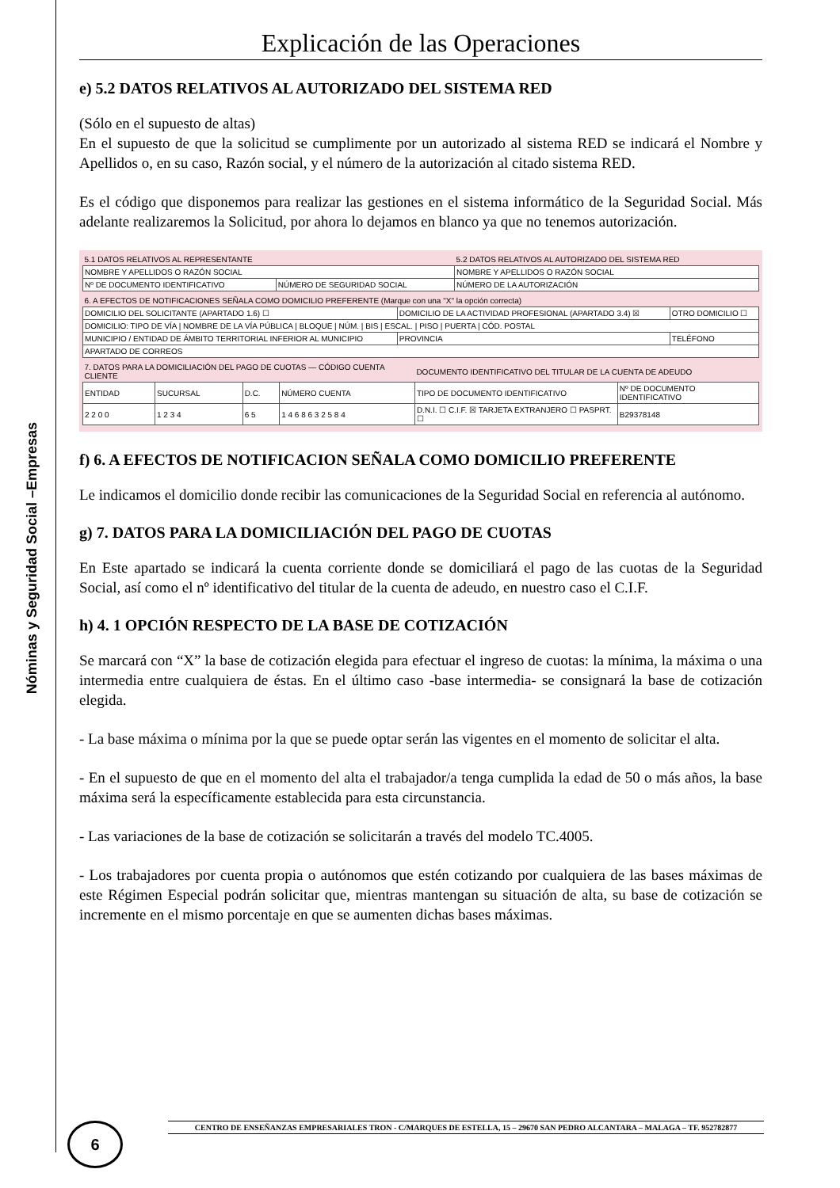Nóminas y Seguridad Social –Empresas
Explicación de las Operaciones
e) 5.2 DATOS RELATIVOS AL AUTORIZADO DEL SISTEMA RED
(Sólo en el supuesto de altas)
En el supuesto de que la solicitud se cumplimente por un autorizado al sistema RED se indicará el Nombre y Apellidos o, en su caso, Razón social, y el número de la autorización al citado sistema RED.
Es el código que disponemos para realizar las gestiones en el sistema informático de la Seguridad Social. Más adelante realizaremos la Solicitud, por ahora lo dejamos en blanco ya que no tenemos autorización.
| 5.1 DATOS RELATIVOS AL REPRESENTANTE | | 5.2 DATOS RELATIVOS AL AUTORIZADO DEL SISTEMA RED |
| --- | --- | --- |
| NOMBRE Y APELLIDOS O RAZÓN SOCIAL | | NOMBRE Y APELLIDOS O RAZÓN SOCIAL |
| Nº DE DOCUMENTO IDENTIFICATIVO | NÚMERO DE SEGURIDAD SOCIAL | NÚMERO DE LA AUTORIZACIÓN |
| 6. A EFECTOS DE NOTIFICACIONES SEÑALA COMO DOMICILIO PREFERENTE (Marque con una "X" la opción correcta) | | |
| --- | --- | --- |
| DOMICILIO DEL SOLICITANTE (APARTADO 1.6) ☐ | DOMICILIO DE LA ACTIVIDAD PROFESIONAL (APARTADO 3.4) ☒ | OTRO DOMICILIO ☐ |
| DOMICILIO: TIPO DE VÍA / NOMBRE DE LA VÍA PÚBLICA / BLOQUE / NÚM. / BIS / ESCAL. / PISO / PUERTA / CÓD. POSTAL | | |
| MUNICIPIO / ENTIDAD DE ÁMBITO TERRITORIAL INFERIOR AL MUNICIPIO | PROVINCIA | TELÉFONO |
| APARTADO DE CORREOS | | |
| 7. DATOS PARA LA DOMICILIACIÓN DEL PAGO DE CUOTAS — CÓDIGO CUENTA CLIENTE | | | | DOCUMENTO IDENTIFICATIVO DEL TITULAR DE LA CUENTA DE ADEUDO | |
| --- | --- | --- | --- | --- | --- |
| ENTIDAD | SUCURSAL | D.C. | NÚMERO CUENTA | TIPO DE DOCUMENTO IDENTIFICATIVO | Nº DE DOCUMENTO IDENTIFICATIVO |
| 2 2 0 0 | 1 2 3 4 | 6 5 | 1 4 6 8 6 3 2 5 8 4 | D.N.I. ☐ C.I.F. ☒ TARJETA EXTRANJERO ☐ PASPRT. ☐ | B29378148 |
f) 6. A EFECTOS DE NOTIFICACION SEÑALA COMO DOMICILIO PREFERENTE
Le indicamos el domicilio donde recibir las comunicaciones de la Seguridad Social en referencia al autónomo.
g) 7. DATOS PARA LA DOMICILIACIÓN DEL PAGO DE CUOTAS
En Este apartado se indicará la cuenta corriente donde se domiciliará el pago de las cuotas de la Seguridad Social, así como el nº identificativo del titular de la cuenta de adeudo, en nuestro caso el C.I.F.
h) 4. 1 OPCIÓN RESPECTO DE LA BASE DE COTIZACIÓN
Se marcará con “X” la base de cotización elegida para efectuar el ingreso de cuotas: la mínima, la máxima o una intermedia entre cualquiera de éstas. En el último caso -base intermedia- se consignará la base de cotización elegida.
- La base máxima o mínima por la que se puede optar serán las vigentes en el momento de solicitar el alta.
- En el supuesto de que en el momento del alta el trabajador/a tenga cumplida la edad de 50 o más años, la base máxima será la específicamente establecida para esta circunstancia.
- Las variaciones de la base de cotización se solicitarán a través del modelo TC.4005.
- Los trabajadores por cuenta propia o autónomos que estén cotizando por cualquiera de las bases máximas de este Régimen Especial podrán solicitar que, mientras mantengan su situación de alta, su base de cotización se incremente en el mismo porcentaje en que se aumenten dichas bases máximas.
CENTRO DE ENSEÑANZAS EMPRESARIALES TRON - C/MARQUES DE ESTELLA, 15 – 29670 SAN PEDRO ALCANTARA – MALAGA – TF. 952782877
6